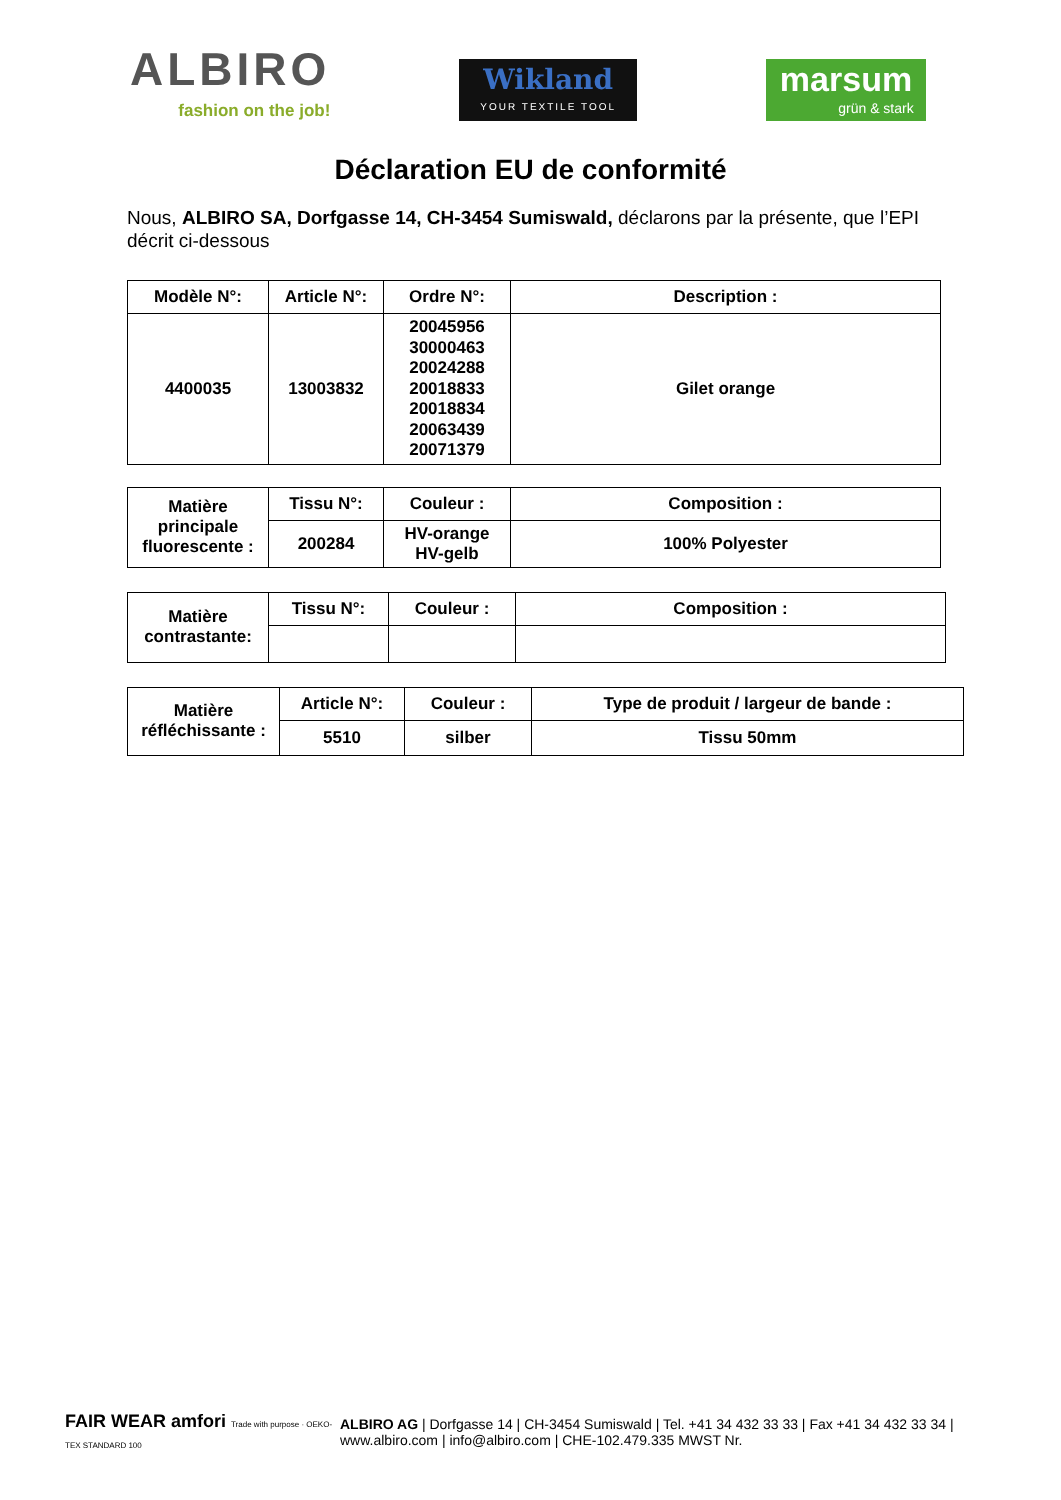ALBIRO
fashion on the job!
Wikland
YOUR TEXTILE TOOL
marsum
grün & stark
Déclaration EU de conformité
Nous, ALBIRO SA, Dorfgasse 14, CH-3454 Sumiswald, déclarons par la présente, que l’EPI décrit ci-dessous
| Modèle N°: | Article N°: | Ordre N°: | Description : |
| --- | --- | --- | --- |
| 4400035 | 13003832 | 20045956 30000463 20024288 20018833 20018834 20063439 20071379 | Gilet orange |
| Matière principale fluorescente : | Tissu N°: | Couleur : | Composition : |
| | 200284 | HV-orange HV-gelb | 100% Polyester |
| Matière contrastante: | Tissu N°: | Couleur : | Composition : |
| Matière réfléchissante : | Article N°: | Couleur : | Type de produit / largeur de bande : |
| | 5510 | silber | Tissu 50mm |
FAIR WEAR amfori Trade with purpose · OEKO-TEX STANDARD 100
ALBIRO AG | Dorfgasse 14 | CH-3454 Sumiswald | Tel. +41 34 432 33 33 | Fax +41 34 432 33 34 |
www.albiro.com | info@albiro.com | CHE-102.479.335 MWST Nr.